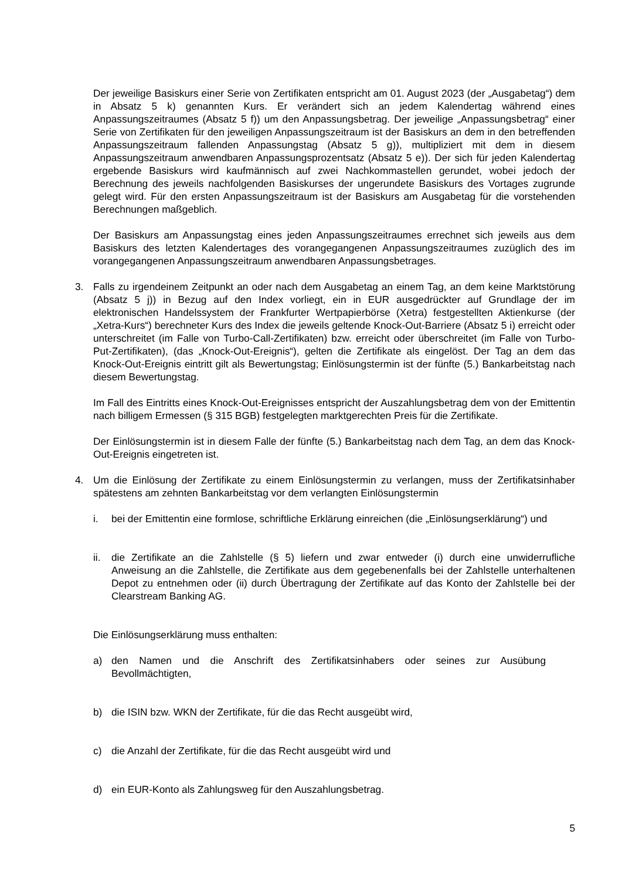Der jeweilige Basiskurs einer Serie von Zertifikaten entspricht am 01. August 2023 (der „Ausgabetag“) dem in Absatz 5 k) genannten Kurs. Er verändert sich an jedem Kalendertag während eines Anpassungszeitraumes (Absatz 5 f)) um den Anpassungsbetrag. Der jeweilige „Anpassungsbetrag“ einer Serie von Zertifikaten für den jeweiligen Anpassungszeitraum ist der Basiskurs an dem in den betreffenden Anpassungszeitraum fallenden Anpassungstag (Absatz 5 g)), multipliziert mit dem in diesem Anpassungszeitraum anwendbaren Anpassungsprozentsatz (Absatz 5 e)). Der sich für jeden Kalendertag ergebende Basiskurs wird kaufmännisch auf zwei Nachkommastellen gerundet, wobei jedoch der Berechnung des jeweils nachfolgenden Basiskurses der ungerundete Basiskurs des Vortages zugrunde gelegt wird. Für den ersten Anpassungszeitraum ist der Basiskurs am Ausgabetag für die vorstehenden Berechnungen maßgeblich.
Der Basiskurs am Anpassungstag eines jeden Anpassungszeitraumes errechnet sich jeweils aus dem Basiskurs des letzten Kalendertages des vorangegangenen Anpassungszeitraumes zuzüglich des im vorangegangenen Anpassungszeitraum anwendbaren Anpassungsbetrages.
3. Falls zu irgendeinem Zeitpunkt an oder nach dem Ausgabetag an einem Tag, an dem keine Marktstörung (Absatz 5 j)) in Bezug auf den Index vorliegt, ein in EUR ausgedrückter auf Grundlage der im elektronischen Handelssystem der Frankfurter Wertpapierbörse (Xetra) festgestellten Aktienkurse (der „Xetra-Kurs“) berechneter Kurs des Index die jeweils geltende Knock-Out-Barriere (Absatz 5 i) erreicht oder unterschreitet (im Falle von Turbo-Call-Zertifikaten) bzw. erreicht oder überschreitet (im Falle von Turbo-Put-Zertifikaten), (das „Knock-Out-Ereignis“), gelten die Zertifikate als eingelöst. Der Tag an dem das Knock-Out-Ereignis eintritt gilt als Bewertungstag; Einlösungstermin ist der fünfte (5.) Bankarbeitstag nach diesem Bewertungstag.
Im Fall des Eintritts eines Knock-Out-Ereignisses entspricht der Auszahlungsbetrag dem von der Emittentin nach billigem Ermessen (§ 315 BGB) festgelegten marktgerechten Preis für die Zertifikate.
Der Einlösungstermin ist in diesem Falle der fünfte (5.) Bankarbeitstag nach dem Tag, an dem das Knock-Out-Ereignis eingetreten ist.
4. Um die Einlösung der Zertifikate zu einem Einlösungstermin zu verlangen, muss der Zertifikatsinhaber spätestens am zehnten Bankarbeitstag vor dem verlangten Einlösungstermin
i. bei der Emittentin eine formlose, schriftliche Erklärung einreichen (die „Einlösungserklärung“) und
ii.
die Zertifikate an die Zahlstelle (§ 5) liefern und zwar entweder (i) durch eine unwiderrufliche Anweisung an die Zahlstelle, die Zertifikate aus dem gegebenenfalls bei der Zahlstelle unterhaltenen Depot zu entnehmen oder (ii) durch Übertragung der Zertifikate auf das Konto der Zahlstelle bei der Clearstream Banking AG.
Die Einlösungserklärung muss enthalten:
a) den Namen und die Anschrift des Zertifikatsinhabers oder seines zur Ausübung Bevollmächtigten,
b) die ISIN bzw. WKN der Zertifikate, für die das Recht ausgeübt wird,
c) die Anzahl der Zertifikate, für die das Recht ausgeübt wird und
d) ein EUR-Konto als Zahlungsweg für den Auszahlungsbetrag.
5